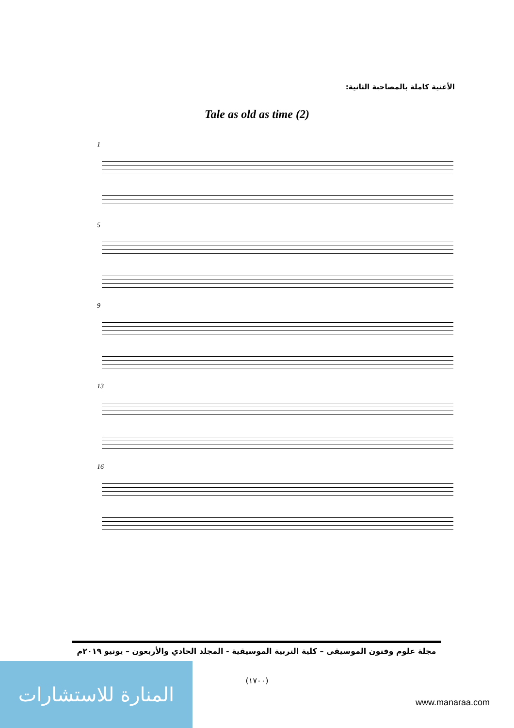الأغنية كاملة بالمصاحبة الثانية:
Tale as old as time (2)
1
5
9
13
16
مجلة علوم وفنون الموسيقى – كلية التربية الموسيقية - المجلد الحادي والأربعون – يونيو ٢٠١٩م
(١٧٠٠)
المنارة للاستشارات
www.manaraa.com